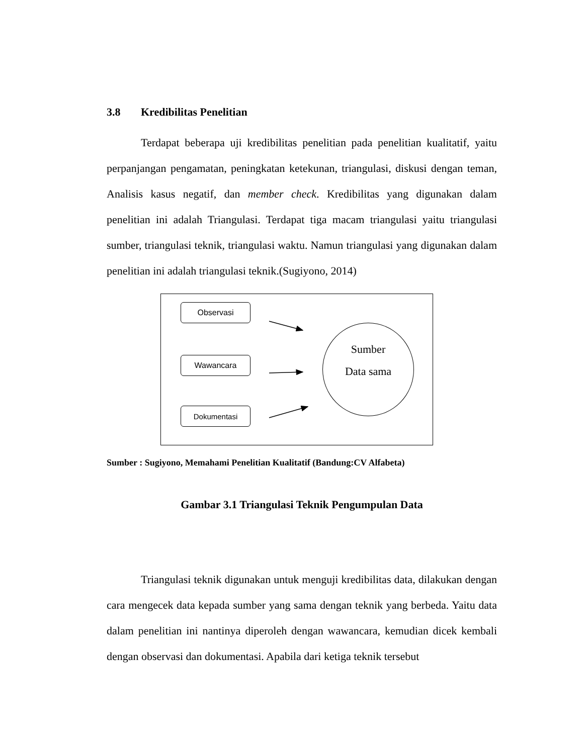3.8 Kredibilitas Penelitian
Terdapat beberapa uji kredibilitas penelitian pada penelitian kualitatif, yaitu perpanjangan pengamatan, peningkatan ketekunan, triangulasi, diskusi dengan teman, Analisis kasus negatif, dan member check. Kredibilitas yang digunakan dalam penelitian ini adalah Triangulasi. Terdapat tiga macam triangulasi yaitu triangulasi sumber, triangulasi teknik, triangulasi waktu. Namun triangulasi yang digunakan dalam penelitian ini adalah triangulasi teknik.(Sugiyono, 2014)
Observasi
Wawancara
Dokumentasi
Sumber
Data sama
Sumber : Sugiyono, Memahami Penelitian Kualitatif (Bandung:CV Alfabeta)
Gambar 3.1 Triangulasi Teknik Pengumpulan Data
Triangulasi teknik digunakan untuk menguji kredibilitas data, dilakukan dengan cara mengecek data kepada sumber yang sama dengan teknik yang berbeda. Yaitu data dalam penelitian ini nantinya diperoleh dengan wawancara, kemudian dicek kembali dengan observasi dan dokumentasi. Apabila dari ketiga teknik tersebut